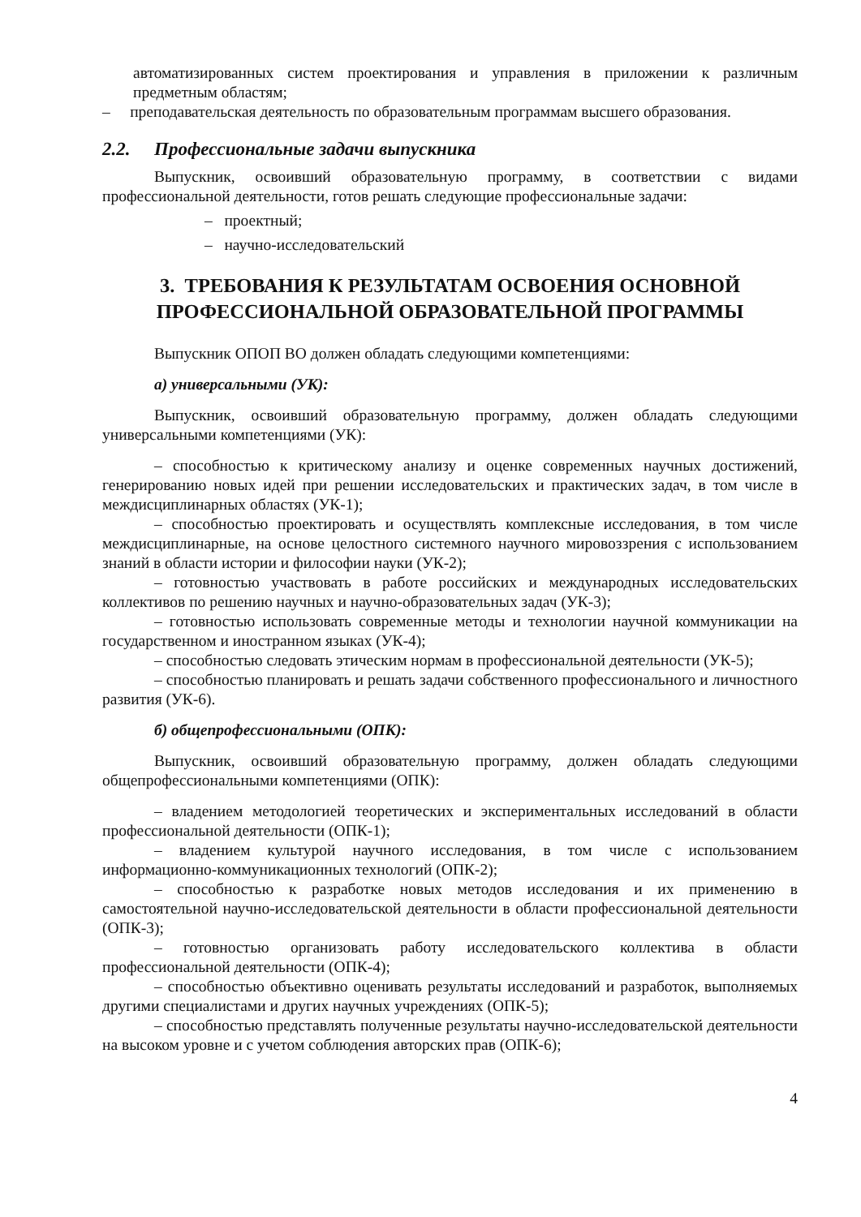автоматизированных систем проектирования и управления в приложении к различным предметным областям;
– преподавательская деятельность по образовательным программам высшего образования.
2.2. Профессиональные задачи выпускника
Выпускник, освоивший образовательную программу, в соответствии с видами профессиональной деятельности, готов решать следующие профессиональные задачи:
– проектный;
– научно-исследовательский
3. ТРЕБОВАНИЯ К РЕЗУЛЬТАТАМ ОСВОЕНИЯ ОСНОВНОЙ
ПРОФЕССИОНАЛЬНОЙ ОБРАЗОВАТЕЛЬНОЙ ПРОГРАММЫ
Выпускник ОПОП ВО должен обладать следующими компетенциями:
а) универсальными (УК):
Выпускник, освоивший образовательную программу, должен обладать следующими универсальными компетенциями (УК):
– способностью к критическому анализу и оценке современных научных достижений, генерированию новых идей при решении исследовательских и практических задач, в том числе в междисциплинарных областях (УК-1);
– способностью проектировать и осуществлять комплексные исследования, в том числе междисциплинарные, на основе целостного системного научного мировоззрения с использованием знаний в области истории и философии науки (УК-2);
– готовностью участвовать в работе российских и международных исследовательских коллективов по решению научных и научно-образовательных задач (УК-3);
– готовностью использовать современные методы и технологии научной коммуникации на государственном и иностранном языках (УК-4);
– способностью следовать этическим нормам в профессиональной деятельности (УК-5);
– способностью планировать и решать задачи собственного профессионального и личностного развития (УК-6).
б) общепрофессиональными (ОПК):
Выпускник, освоивший образовательную программу, должен обладать следующими общепрофессиональными компетенциями (ОПК):
– владением методологией теоретических и экспериментальных исследований в области профессиональной деятельности (ОПК-1);
– владением культурой научного исследования, в том числе с использованием информационно-коммуникационных технологий (ОПК-2);
– способностью к разработке новых методов исследования и их применению в самостоятельной научно-исследовательской деятельности в области профессиональной деятельности (ОПК-3);
– готовностью организовать работу исследовательского коллектива в области профессиональной деятельности (ОПК-4);
– способностью объективно оценивать результаты исследований и разработок, выполняемых другими специалистами и других научных учреждениях (ОПК-5);
– способностью представлять полученные результаты научно-исследовательской деятельности на высоком уровне и с учетом соблюдения авторских прав (ОПК-6);
4